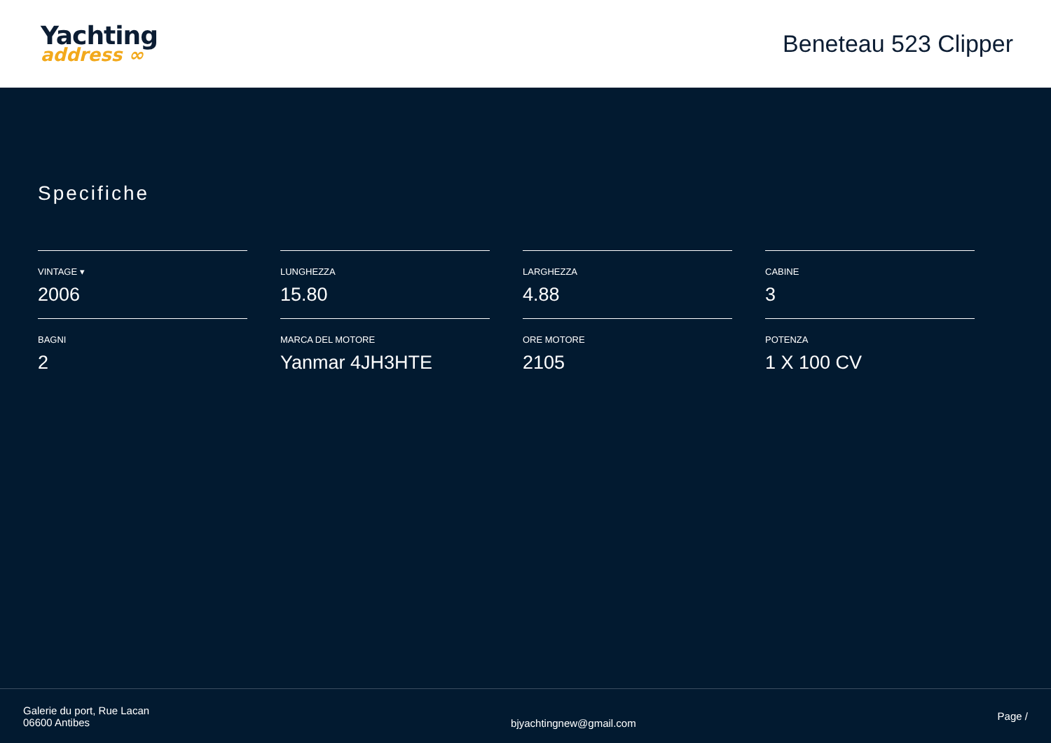Yachting
address ∞
Beneteau 523 Clipper
Specifiche
VINTAGE ▾
2006
LUNGHEZZA
15.80
LARGHEZZA
4.88
CABINE
3
BAGNI
2
MARCA DEL MOTORE
Yanmar 4JH3HTE
ORE MOTORE
2105
POTENZA
1 X 100 CV
Galerie du port, Rue Lacan
06600 Antibes
bjyachtingnew@gmail.com
Page /